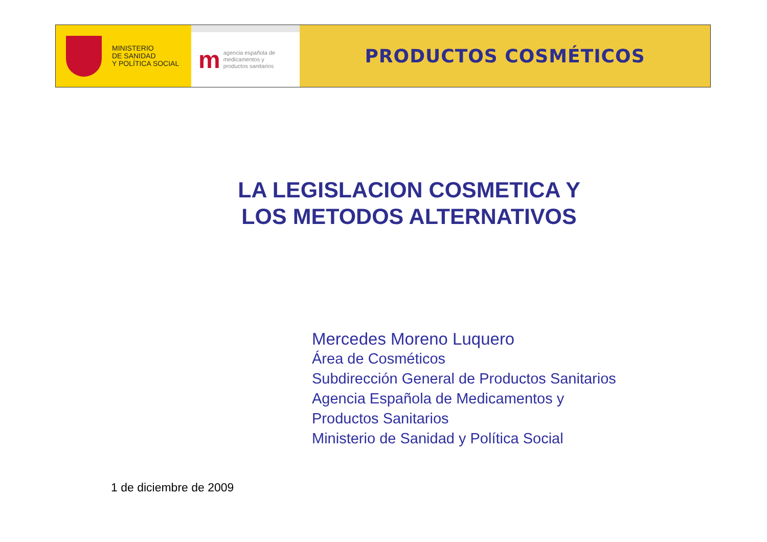MINISTERIO
DE SANIDAD
Y POLÍTICA SOCIAL
m
agencia española de
medicamentos y
productos sanitarios
PRODUCTOS COSMÉTICOS
LA LEGISLACION COSMETICA Y
LOS METODOS ALTERNATIVOS
Mercedes Moreno Luquero
Área de Cosméticos
Subdirección General de Productos Sanitarios
Agencia Española de Medicamentos y
Productos Sanitarios
Ministerio de Sanidad y Política Social
1 de diciembre de 2009